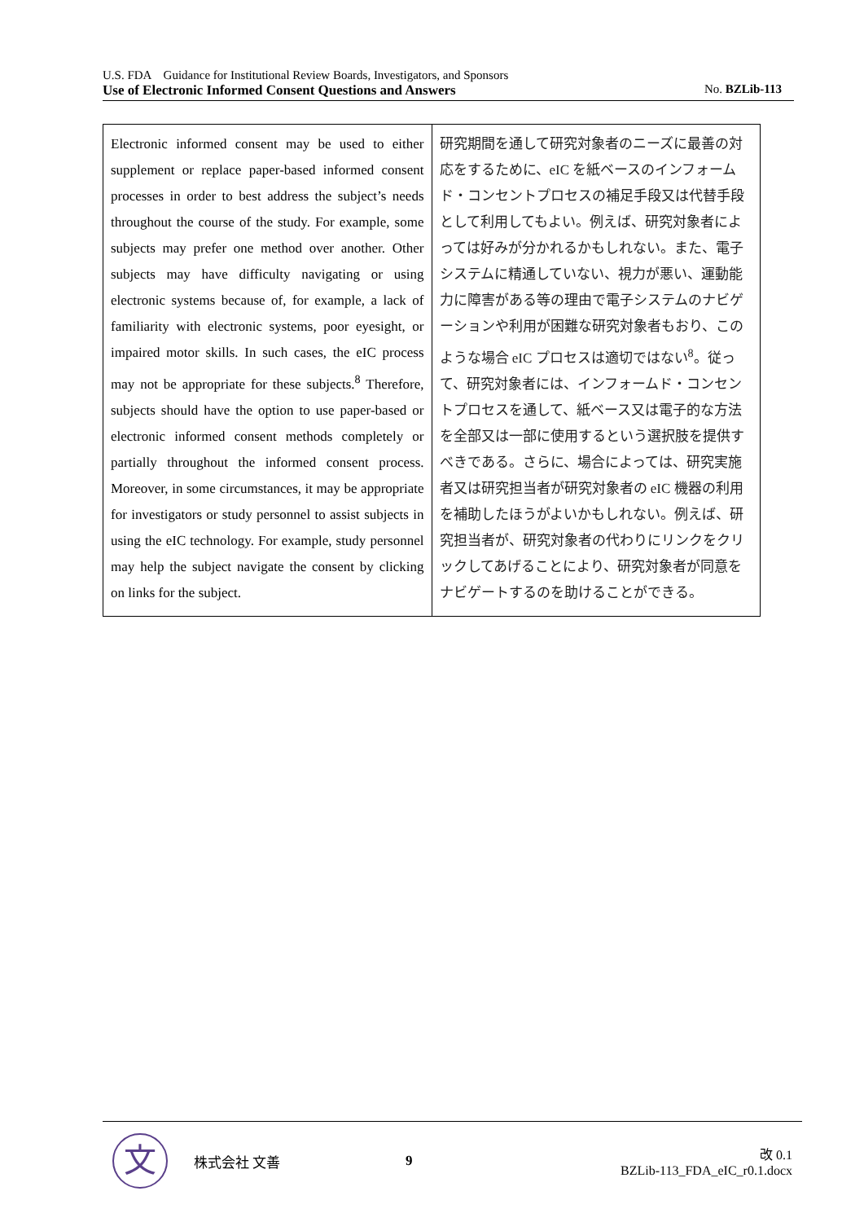U.S. FDA　Guidance for Institutional Review Boards, Investigators, and Sponsors
Use of Electronic Informed Consent Questions and Answers No. BZLib-113
| Electronic informed consent may be used to either supplement or replace paper-based informed consent processes in order to best address the subject’s needs throughout the course of the study. For example, some subjects may prefer one method over another. Other subjects may have difficulty navigating or using electronic systems because of, for example, a lack of familiarity with electronic systems, poor eyesight, or impaired motor skills. In such cases, the eIC process may not be appropriate for these subjects.<sup>8</sup> Therefore, subjects should have the option to use paper-based or electronic informed consent methods completely or partially throughout the informed consent process. Moreover, in some circumstances, it may be appropriate for investigators or study personnel to assist subjects in using the eIC technology. For example, study personnel may help the subject navigate the consent by clicking on links for the subject. | 研究期間を通して研究対象者のニーズに最善の対応をするために、eIC を紙ベースのインフォームド・コンセントプロセスの補足手段又は代替手段として利用してもよい。例えば、研究対象者によっては好みが分かれるかもしれない。また、電子システムに精通していない、視力が悪い、運動能力に障害がある等の理由で電子システムのナビゲーションや利用が困難な研究対象者もおり、このような場合 eIC プロセスは適切ではない<sup>8</sup>。従って、研究対象者には、インフォームド・コンセントプロセスを通して、紙ベース又は電子的な方法を全部又は一部に使用するという選択肢を提供すべきである。さらに、場合によっては、研究実施者又は研究担当者が研究対象者の eIC 機器の利用を補助したほうがよいかもしれない。例えば、研究担当者が、研究対象者の代わりにリンクをクリックしてあげることにより、研究対象者が同意をナビゲートするのを助けることができる。 |
文
株式会社 文善 9
改 0.1
BZLib-113_FDA_eIC_r0.1.docx